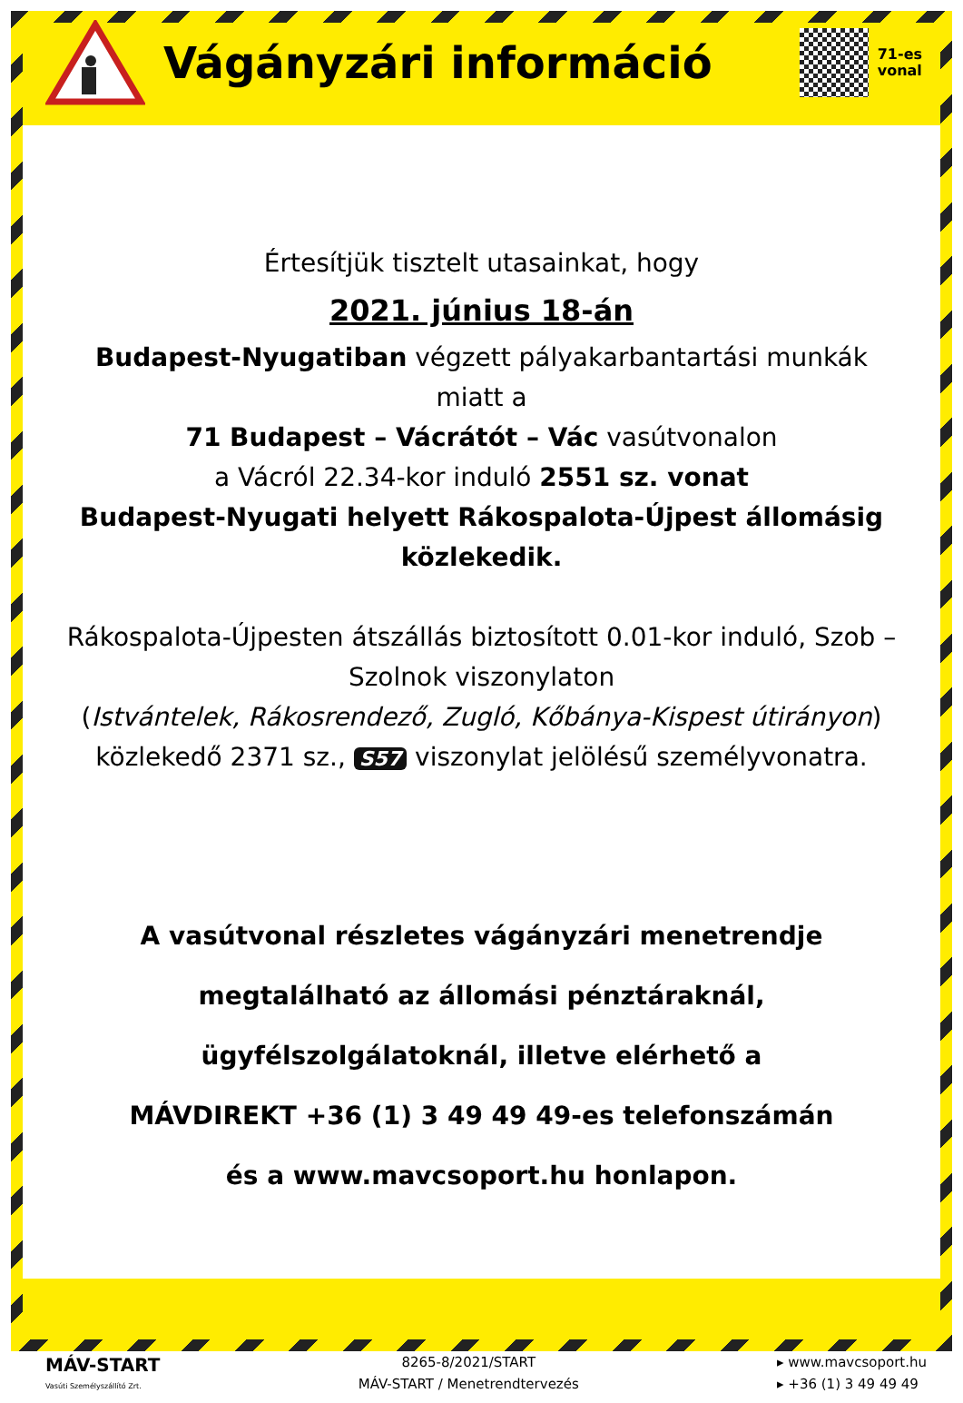Vágányzári információ
71-es
vonal
Értesítjük tisztelt utasainkat, hogy
2021. június 18-án
Budapest-Nyugatiban végzett pályakarbantartási munkák miatt a
71 Budapest – Vácrátót – Vác vasútvonalon
a Vácról 22.34-kor induló 2551 sz. vonat
Budapest-Nyugati helyett Rákospalota-Újpest állomásig közlekedik.
Rákospalota-Újpesten átszállás biztosított 0.01-kor induló, Szob – Szolnok viszonylaton
(Istvántelek, Rákosrendező, Zugló, Kőbánya-Kispest útirányon)
közlekedő 2371 sz., S57 viszonylat jelölésű személyvonatra.
A vasútvonal részletes vágányzári menetrendje
megtalálható az állomási pénztáraknál,
ügyfélszolgálatoknál, illetve elérhető a
MÁVDIREKT +36 (1) 3 49 49 49-es telefonszámán
és a www.mavcsoport.hu honlapon.
MÁV-START
Vasúti Személyszállító Zrt.
8265-8/2021/START
MÁV-START / Menetrendtervezés
▸ www.mavcsoport.hu
▸ +36 (1) 3 49 49 49